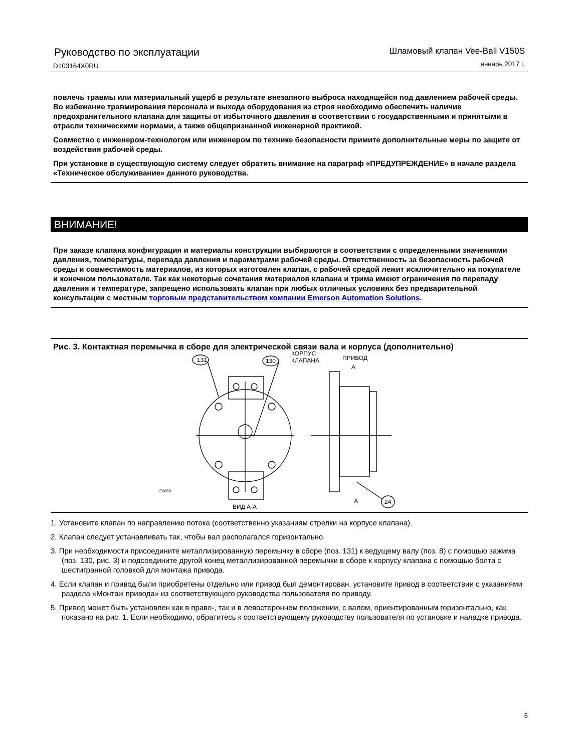Руководство по эксплуатации
D103164X0RU
Шламовый клапан Vee-Ball V150S
январь 2017 г.
повлечь травмы или материальный ущерб в результате внезапного выброса находящейся под давлением рабочей среды. Во избежание травмирования персонала и выхода оборудования из строя необходимо обеспечить наличие предохранительного клапана для защиты от избыточного давления в соответствии с государственными и принятыми в отрасли техническими нормами, а также общепризнанной инженерной практикой.
Совместно с инженером-технологом или инженером по технике безопасности примите дополнительные меры по защите от воздействия рабочей среды.
При установке в существующую систему следует обратить внимание на параграф «ПРЕДУПРЕЖДЕНИЕ» в начале раздела «Техническое обслуживание» данного руководства.
ВНИМАНИЕ!
При заказе клапана конфигурация и материалы конструкции выбираются в соответствии с определенными значениями давления, температуры, перепада давления и параметрами рабочей среды. Ответственность за безопасность рабочей среды и совместимость материалов, из которых изготовлен клапан, с рабочей средой лежит исключительно на покупателе и конечном пользователе. Так как некоторые сочетания материалов клапана и трима имеют ограничения по перепаду давления и температуре, запрещено использовать клапан при любых отличных условиях без предварительной консультации с местным торговым представительством компании Emerson Automation Solutions.
Рис. 3. Контактная перемычка в сборе для электрической связи вала и корпуса (дополнительно)
131
130
КОРПУС
КЛАПАНА
ПРИВОД
A
A
24
E0880
ВИД А-А
1. Установите клапан по направлению потока (соответственно указаниям стрелки на корпусе клапана).
2. Клапан следует устанавливать так, чтобы вал располагался горизонтально.
3. При необходимости присоедините металлизированную перемычку в сборе (поз. 131) к ведущему валу (поз. 8) с помощью зажима (поз. 130, рис. 3) и подсоедините другой конец металлизированной перемычки в сборе к корпусу клапана с помощью болта с шестигранной головкой для монтажа привода.
4. Если клапан и привод были приобретены отдельно или привод был демонтирован, установите привод в соответствии с указаниями раздела «Монтаж привода» из соответствующего руководства пользователя по приводу.
5. Привод может быть установлен как в право-, так и в левостороннем положении, с валом, ориентированным горизонтально, как показано на рис. 1. Если необходимо, обратитесь к соответствующему руководству пользователя по установке и наладке привода.
5